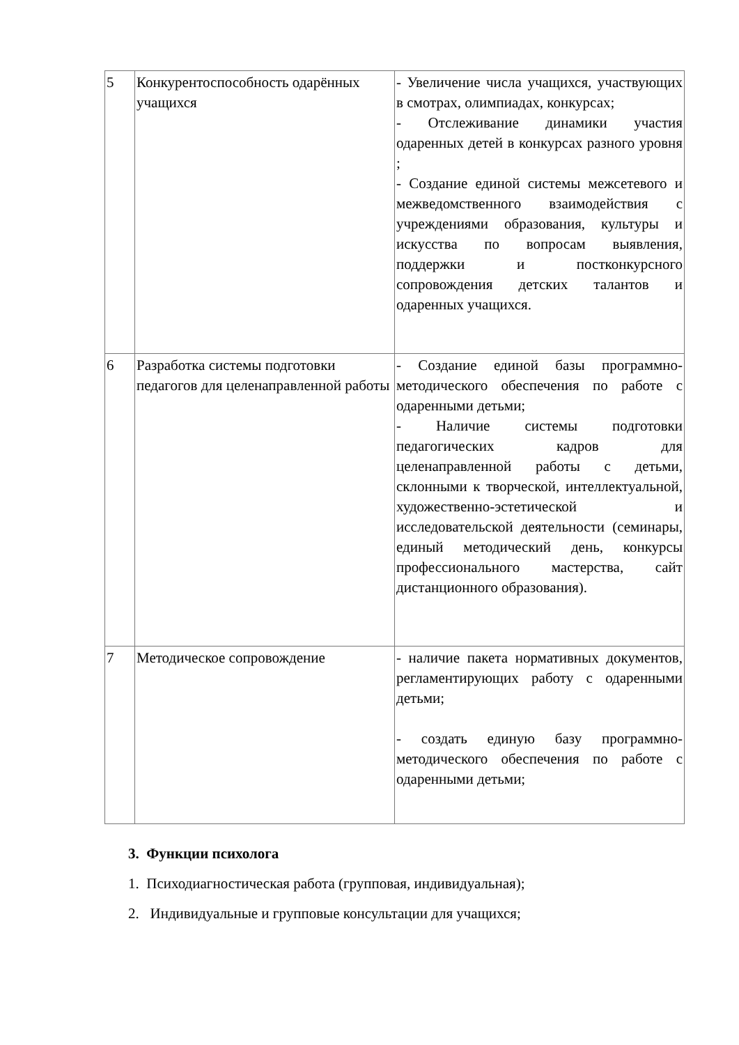| 5 | Конкурентоспособность одарённых учащихся | - Увеличение числа учащихся, участвующих в смотрах, олимпиадах, конкурсах; - Отслеживание динамики участия одаренных детей в конкурсах разного уровня ; - Создание единой системы межсетевого и межведомственного взаимодействия с учреждениями образования, культуры и искусства по вопросам выявления, поддержки и постконкурсного сопровождения детских талантов и одаренных учащихся. |
| 6 | Разработка системы подготовки педагогов для целенаправленной работы | - Создание единой базы программно-методического обеспечения по работе с одаренными детьми; - Наличие системы подготовки педагогических кадров для целенаправленной работы с детьми, склонными к творческой, интеллектуальной, художественно-эстетической и исследовательской деятельности (семинары, единый методический день, конкурсы профессионального мастерства, сайт дистанционного образования). |
| 7 | Методическое сопровождение | - наличие пакета нормативных документов, регламентирующих работу с одаренными детьми; - создать единую базу программно-методического обеспечения по работе с одаренными детьми; |
3. Функции психолога
1. Психодиагностическая работа (групповая, индивидуальная);
2. Индивидуальные и групповые консультации для учащихся;